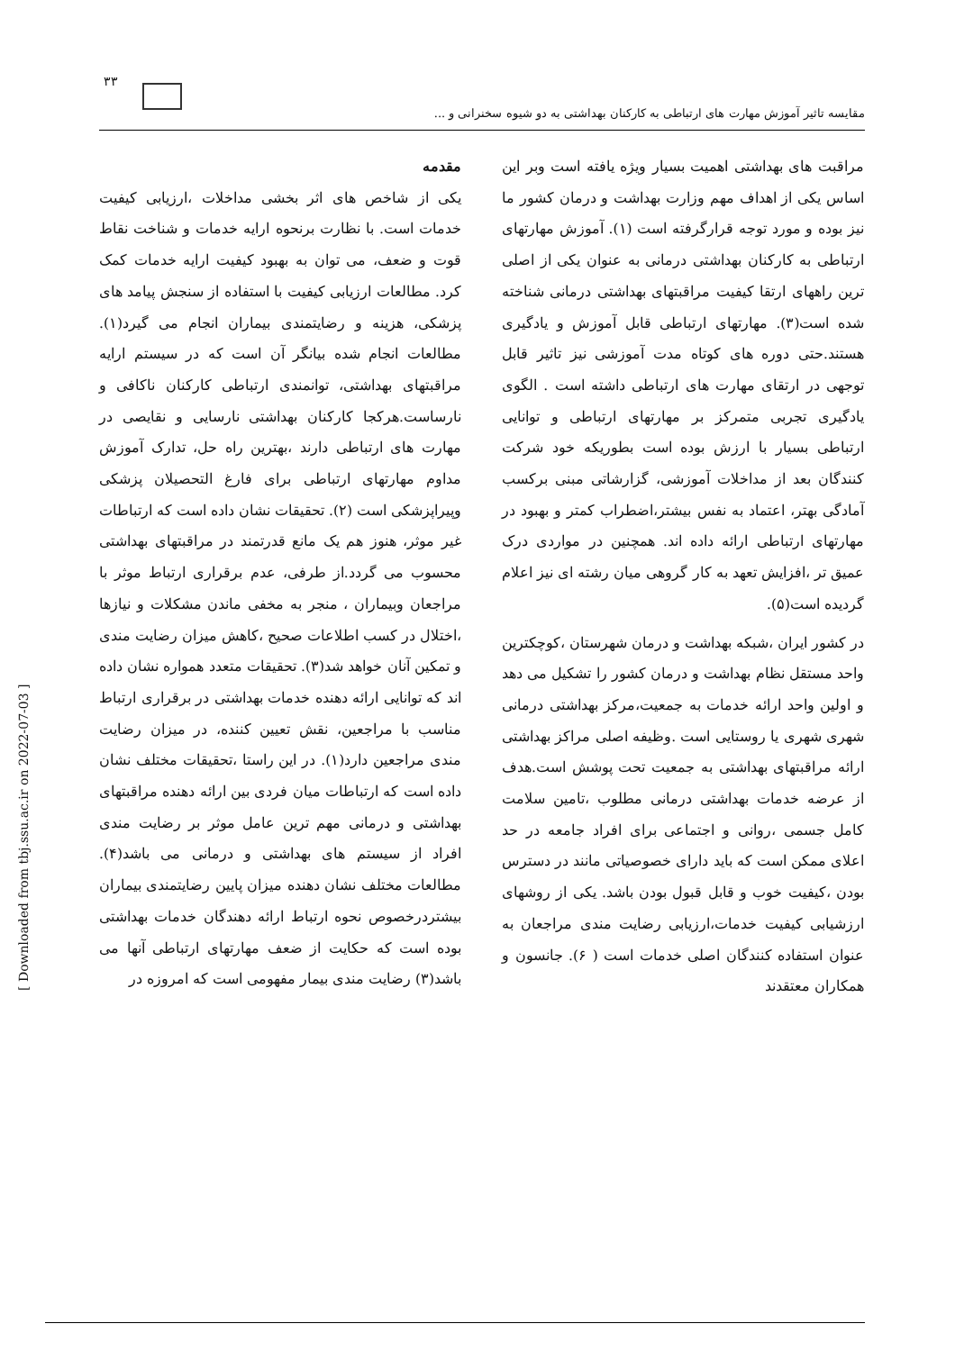۳۳
مقایسه تاثیر آموزش مهارت های ارتباطی به کارکنان بهداشتی به دو شیوه سخنرانی و ...
مقدمه
یکی از شاخص های اثر بخشی مداخلات ،ارزیابی کیفیت خدمات است. با نظارت برنحوه ارایه خدمات و شناخت نقاط قوت و ضعف، می توان به بهبود کیفیت ارایه خدمات کمک کرد. مطالعات ارزیابی کیفیت با استفاده از سنجش پیامد های پزشکی، هزینه و رضایتمندی بیماران انجام می گیرد(۱). مطالعات انجام شده بیانگر آن است که در سیستم ارایه مراقبتهای بهداشتی، توانمندی ارتباطی کارکنان ناکافی و نارساست.هرکجا کارکنان بهداشتی نارسایی و نقایصی در مهارت های ارتباطی دارند ،بهترین راه حل، تدارک آموزش مداوم مهارتهای ارتباطی برای فارغ التحصیلان پزشکی وپیراپزشکی است (۲). تحقیقات نشان داده است که ارتباطات غیر موثر، هنوز هم یک مانع قدرتمند در مراقبتهای بهداشتی محسوب می گردد.از طرفی، عدم برقراری ارتباط موثر با مراجعان وبیماران ، منجر به مخفی ماندن مشکلات و نیازها ،اختلال در کسب اطلاعات صحیح ،کاهش میزان رضایت مندی و تمکین آنان خواهد شد(۳). تحقیقات متعدد همواره نشان داده اند که توانایی ارائه دهنده خدمات بهداشتی در برقراری ارتباط مناسب با مراجعین، نقش تعیین کننده، در میزان رضایت مندی مراجعین دارد(۱). در این راستا ،تحقیقات مختلف نشان داده است که ارتباطات میان فردی بین ارائه دهنده مراقبتهای بهداشتی و درمانی مهم ترین عامل موثر بر رضایت مندی افراد از سیستم های بهداشتی و درمانی می باشد(۴). مطالعات مختلف نشان دهنده میزان پایین رضایتمندی بیماران بیشتردرخصوص نحوه ارتباط ارائه دهندگان خدمات بهداشتی بوده است که حکایت از ضعف مهارتهای ارتباطی آنها می باشد(۳) رضایت مندی بیمار مفهومی است که امروزه در
مراقبت های بهداشتی اهمیت بسیار ویژه یافته است وبر این اساس یکی از اهداف مهم وزارت بهداشت و درمان کشور ما نیز بوده و مورد توجه قرارگرفته است (۱). آموزش مهارتهای ارتباطی به کارکنان بهداشتی درمانی به عنوان یکی از اصلی ترین راههای ارتقا کیفیت مراقبتهای بهداشتی درمانی شناخته شده است(۳). مهارتهای ارتباطی قابل آموزش و یادگیری هستند.حتی دوره های کوتاه مدت آموزشی نیز تاثیر قابل توجهی در ارتقای مهارت های ارتباطی داشته است . الگوی یادگیری تجربی متمرکز بر مهارتهای ارتباطی و توانایی ارتباطی بسیار با ارزش بوده است بطوریکه خود شرکت کنندگان بعد از مداخلات آموزشی، گزارشاتی مبنی برکسب آمادگی بهتر، اعتماد به نفس بیشتر،اضطراب کمتر و بهبود در مهارتهای ارتباطی ارائه داده اند. همچنین در مواردی درک عمیق تر ،افزایش تعهد به کار گروهی میان رشته ای نیز اعلام گردیده است(۵).
در کشور ایران ،شبکه بهداشت و درمان شهرستان ،کوچکترین واحد مستقل نظام بهداشت و درمان کشور را تشکیل می دهد و اولین واحد ارائه خدمات به جمعیت،مرکز بهداشتی درمانی شهری شهری یا روستایی است .وظیفه اصلی مراکز بهداشتی ارائه مراقبتهای بهداشتی به جمعیت تحت پوشش است.هدف از عرضه خدمات بهداشتی درمانی مطلوب ،تامین سلامت کامل جسمی ،روانی و اجتماعی برای افراد جامعه در حد اعلای ممکن است که باید دارای خصوصیاتی مانند در دسترس بودن ،کیفیت خوب و قابل قبول بودن باشد. یکی از روشهای ارزشیابی کیفیت خدمات،ارزیابی رضایت مندی مراجعان به عنوان استفاده کنندگان اصلی خدمات است ( ۶). جانسون و همکاران معتقدند
[ Downloaded from tbj.ssu.ac.ir on 2022-07-03 ]